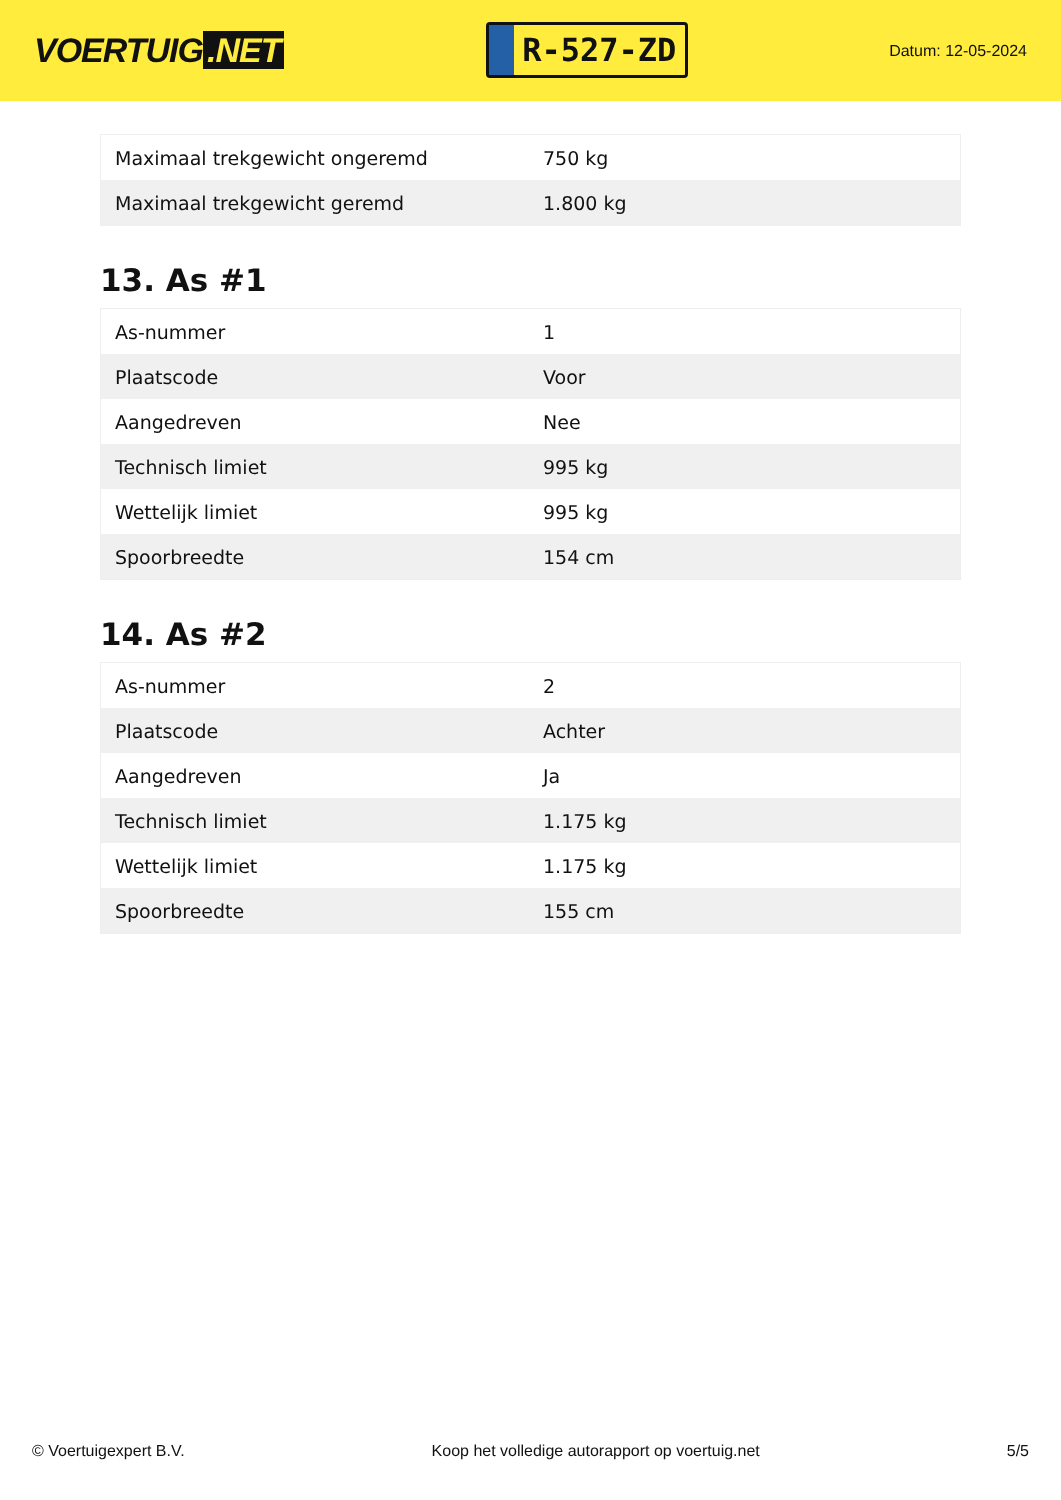VOERTUIG.NET
R-527-ZD
Datum: 12-05-2024
| Maximaal trekgewicht ongeremd | 750 kg |
| Maximaal trekgewicht geremd | 1.800 kg |
13. As #1
| As-nummer | 1 |
| Plaatscode | Voor |
| Aangedreven | Nee |
| Technisch limiet | 995 kg |
| Wettelijk limiet | 995 kg |
| Spoorbreedte | 154 cm |
14. As #2
| As-nummer | 2 |
| Plaatscode | Achter |
| Aangedreven | Ja |
| Technisch limiet | 1.175 kg |
| Wettelijk limiet | 1.175 kg |
| Spoorbreedte | 155 cm |
© Voertuigexpert B.V. Koop het volledige autorapport op voertuig.net 5/5